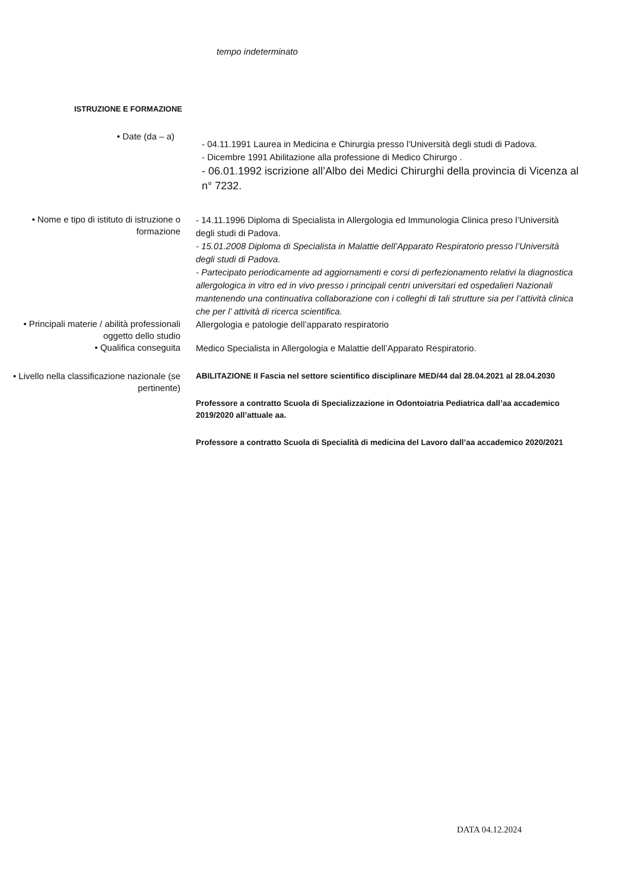tempo indeterminato
ISTRUZIONE E FORMAZIONE
• Date (da – a)
- 04.11.1991 Laurea in Medicina e Chirurgia presso l’Università degli studi di Padova.
- Dicembre 1991 Abilitazione alla professione di Medico Chirurgo .
- 06.01.1992 iscrizione all’Albo dei Medici Chirurghi della provincia di Vicenza al n° 7232.
• Nome e tipo di istituto di istruzione o formazione
- 14.11.1996 Diploma di Specialista in Allergologia ed Immunologia Clinica preso l’Università degli studi di Padova.
- 15.01.2008 Diploma di Specialista in Malattie dell’Apparato Respiratorio presso l’Università degli studi di Padova.
- Partecipato periodicamente ad aggiornamenti e corsi di perfezionamento relativi la diagnostica allergologica in vitro ed in vivo presso i principali centri universitari ed ospedalieri Nazionali mantenendo una continuativa collaborazione con i colleghi di tali strutture sia per l’attività clinica che per l’ attività di ricerca scientifica.
• Principali materie / abilità professionali oggetto dello studio
Allergologia e patologie dell’apparato respiratorio
• Qualifica conseguita
Medico Specialista in Allergologia e Malattie dell’Apparato Respiratorio.
• Livello nella classificazione nazionale (se pertinente)
ABILITAZIONE II Fascia nel settore scientifico disciplinare MED/44 dal 28.04.2021 al 28.04.2030
Professore a contratto Scuola di Specializzazione in Odontoiatria Pediatrica dall’aa accademico 2019/2020 all’attuale aa.
Professore a contratto Scuola di Specialità di medicina del Lavoro dall’aa accademico 2020/2021
DATA 04.12.2024